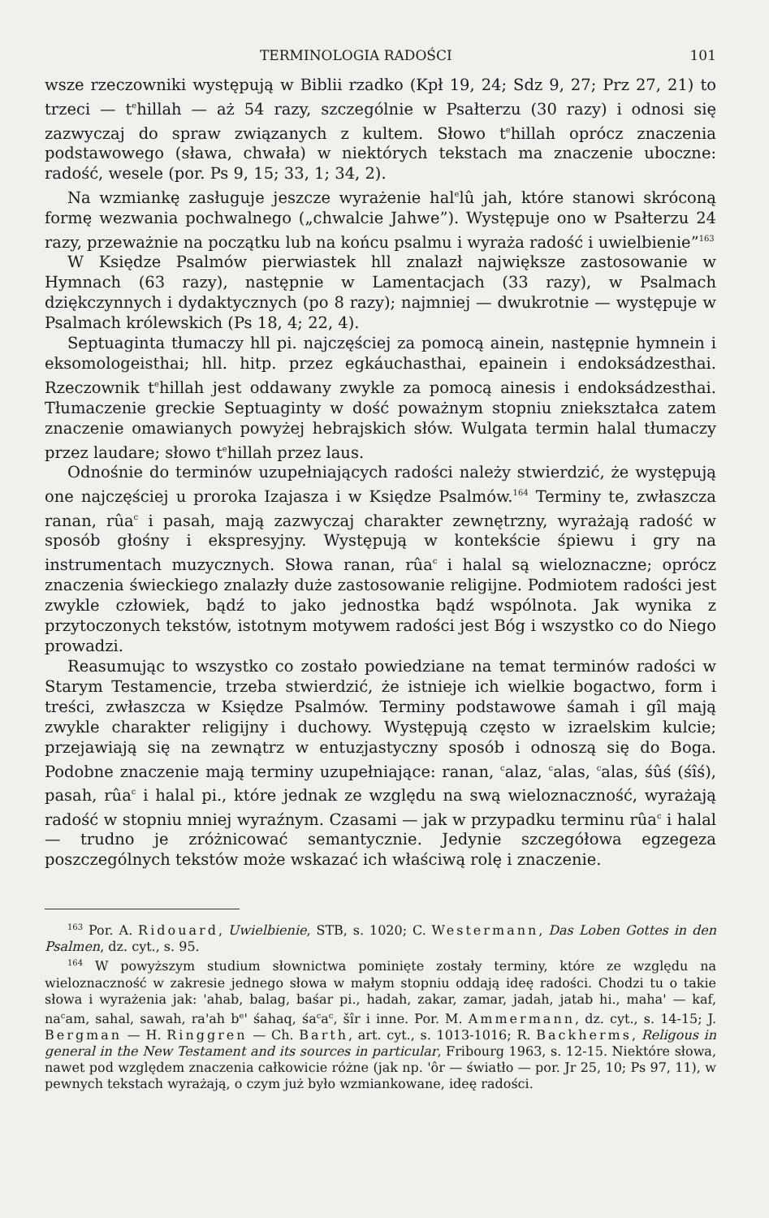TERMINOLOGIA RADOŚCI 101
wsze rzeczowniki występują w Biblii rzadko (Kpł 19, 24; Sdz 9, 27; Prz 27, 21) to trzeci — t<sup>e</sup>hillah — aż 54 razy, szczególnie w Psałterzu (30 razy) i odnosi się zazwyczaj do spraw związanych z kultem. Słowo t<sup>e</sup>hillah oprócz znaczenia podstawowego (sława, chwała) w niektórych tekstach ma znaczenie uboczne: radość, wesele (por. Ps 9, 15; 33, 1; 34, 2).
Na wzmiankę zasługuje jeszcze wyrażenie hal<sup>e</sup>lû jah, które stanowi skróconą formę wezwania pochwalnego („chwalcie Jahwe”). Występuje ono w Psałterzu 24 razy, przeważnie na początku lub na końcu psalmu i wyraża radość i uwielbienie”<sup>163</sup>
W Księdze Psalmów pierwiastek hll znalazł największe zastosowanie w Hymnach (63 razy), następnie w Lamentacjach (33 razy), w Psalmach dziękczynnych i dydaktycznych (po 8 razy); najmniej — dwukrotnie — występuje w Psalmach królewskich (Ps 18, 4; 22, 4).
Septuaginta tłumaczy hll pi. najczęściej za pomocą ainein, następnie hymnein i eksomologeisthai; hll. hitp. przez egkáuchasthai, epainein i endoksádzesthai. Rzeczownik t<sup>e</sup>hillah jest oddawany zwykle za pomocą ainesis i endoksádzesthai. Tłumaczenie greckie Septuaginty w dość poważnym stopniu zniekształca zatem znaczenie omawianych powyżej hebrajskich słów. Wulgata termin halal tłumaczy przez laudare; słowo t<sup>e</sup>hillah przez laus.
Odnośnie do terminów uzupełniających radości należy stwierdzić, że występują one najczęściej u proroka Izajasza i w Księdze Psalmów.<sup>164</sup> Terminy te, zwłaszcza ranan, rûa<sup>c</sup> i pasah, mają zazwyczaj charakter zewnętrzny, wyrażają radość w sposób głośny i ekspresyjny. Występują w kontekście śpiewu i gry na instrumentach muzycznych. Słowa ranan, rûa<sup>c</sup> i halal są wieloznaczne; oprócz znaczenia świeckiego znalazły duże zastosowanie religijne. Podmiotem radości jest zwykle człowiek, bądź to jako jednostka bądź wspólnota. Jak wynika z przytoczonych tekstów, istotnym motywem radości jest Bóg i wszystko co do Niego prowadzi.
Reasumując to wszystko co zostało powiedziane na temat terminów radości w Starym Testamencie, trzeba stwierdzić, że istnieje ich wielkie bogactwo, form i treści, zwłaszcza w Księdze Psalmów. Terminy podstawowe śamah i gîl mają zwykle charakter religijny i duchowy. Występują często w izraelskim kulcie; przejawiają się na zewnątrz w entuzjastyczny sposób i odnoszą się do Boga. Podobne znaczenie mają terminy uzupełniające: ranan, <sup>c</sup>alaz, <sup>c</sup>alas, <sup>c</sup>alas, śûś (śîś), pasah, rûa<sup>c</sup> i halal pi., które jednak ze względu na swą wieloznaczność, wyrażają radość w stopniu mniej wyraźnym. Czasami — jak w przypadku terminu rûa<sup>c</sup> i halal — trudno je zróżnicować semantycznie. Jedynie szczegółowa egzegeza poszczególnych tekstów może wskazać ich właściwą rolę i znaczenie.
<sup>163</sup> Por. A. Ridouard, Uwielbienie, STB, s. 1020; C. Westermann, Das Loben Gottes in den Psalmen, dz. cyt., s. 95.
<sup>164</sup> W powyższym studium słownictwa pominięte zostały terminy, które ze względu na wieloznaczność w zakresie jednego słowa w małym stopniu oddają ideę radości. Chodzi tu o takie słowa i wyrażenia jak: 'ahab, balag, baśar pi., hadah, zakar, zamar, jadah, jatab hi., maha' — kaf, na<sup>c</sup>am, sahal, sawah, ra'ah b<sup>e</sup>' śahaq, śa<sup>c</sup>a<sup>c</sup>, šîr i inne. Por. M. Ammermann, dz. cyt., s. 14-15; J. Bergman — H. Ringgren — Ch. Barth, art. cyt., s. 1013-1016; R. Backherms, Religous in general in the New Testament and its sources in particular, Fribourg 1963, s. 12-15. Niektóre słowa, nawet pod względem znaczenia całkowicie różne (jak np. 'ôr — światło — por. Jr 25, 10; Ps 97, 11), w pewnych tekstach wyrażają, o czym już było wzmiankowane, ideę radości.